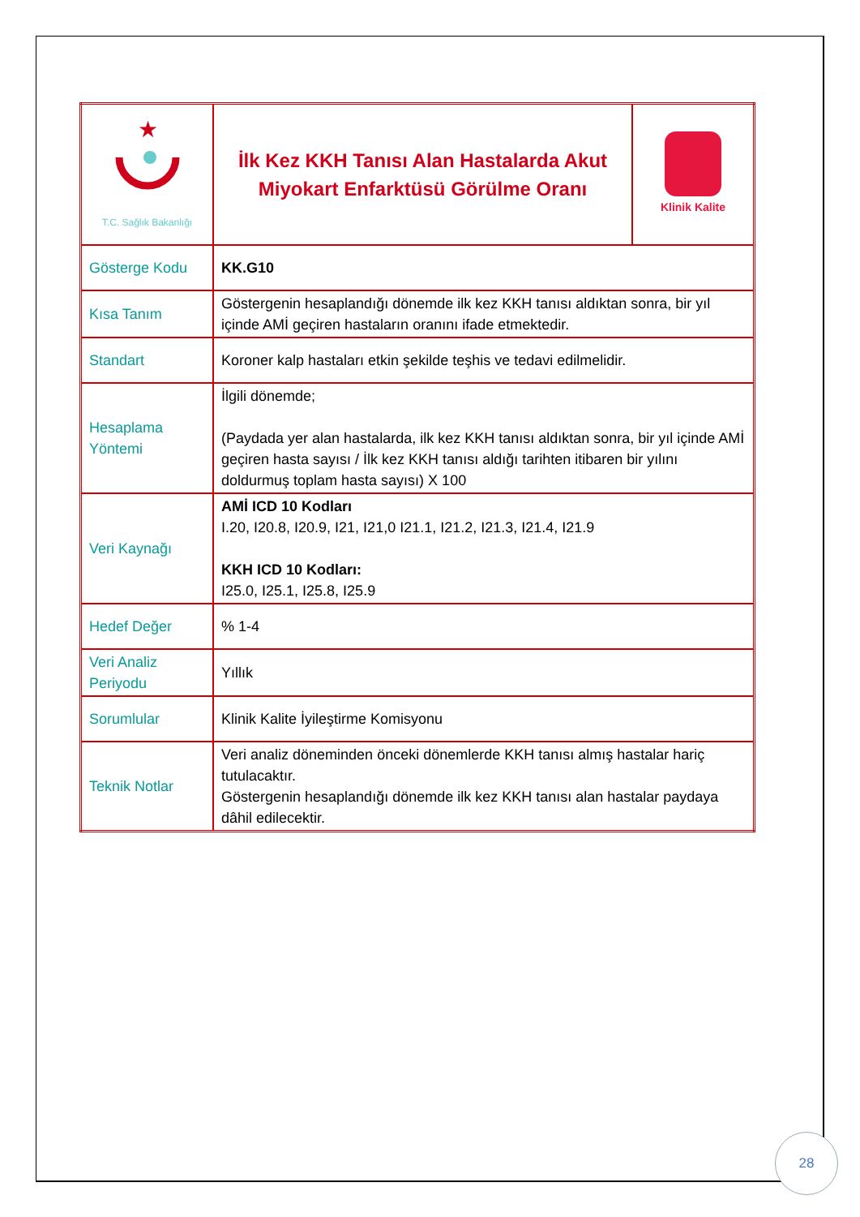| ★ T.C. Sağlık Bakanlığı | İlk Kez KKH Tanısı Alan Hastalarda Akut Miyokart Enfarktüsü Görülme Oranı | Klinik Kalite |
| Gösterge Kodu | KK.G10 | |
| Kısa Tanım | Göstergenin hesaplandığı dönemde ilk kez KKH tanısı aldıktan sonra, bir yıl içinde AMİ geçiren hastaların oranını ifade etmektedir. | |
| Standart | Koroner kalp hastaları etkin şekilde teşhis ve tedavi edilmelidir. | |
| Hesaplama Yöntemi | İlgili dönemde; (Paydada yer alan hastalarda, ilk kez KKH tanısı aldıktan sonra, bir yıl içinde AMİ geçiren hasta sayısı / İlk kez KKH tanısı aldığı tarihten itibaren bir yılını doldurmuş toplam hasta sayısı) X 100 | |
| Veri Kaynağı | AMİ ICD 10 Kodları I.20, I20.8, I20.9, I21, I21,0 I21.1, I21.2, I21.3, I21.4, I21.9 KKH ICD 10 Kodları: I25.0, I25.1, I25.8, I25.9 | |
| Hedef Değer | % 1-4 | |
| Veri Analiz Periyodu | Yıllık | |
| Sorumlular | Klinik Kalite İyileştirme Komisyonu | |
| Teknik Notlar | Veri analiz döneminden önceki dönemlerde KKH tanısı almış hastalar hariç tutulacaktır. Göstergenin hesaplandığı dönemde ilk kez KKH tanısı alan hastalar paydaya dâhil edilecektir. | |
28